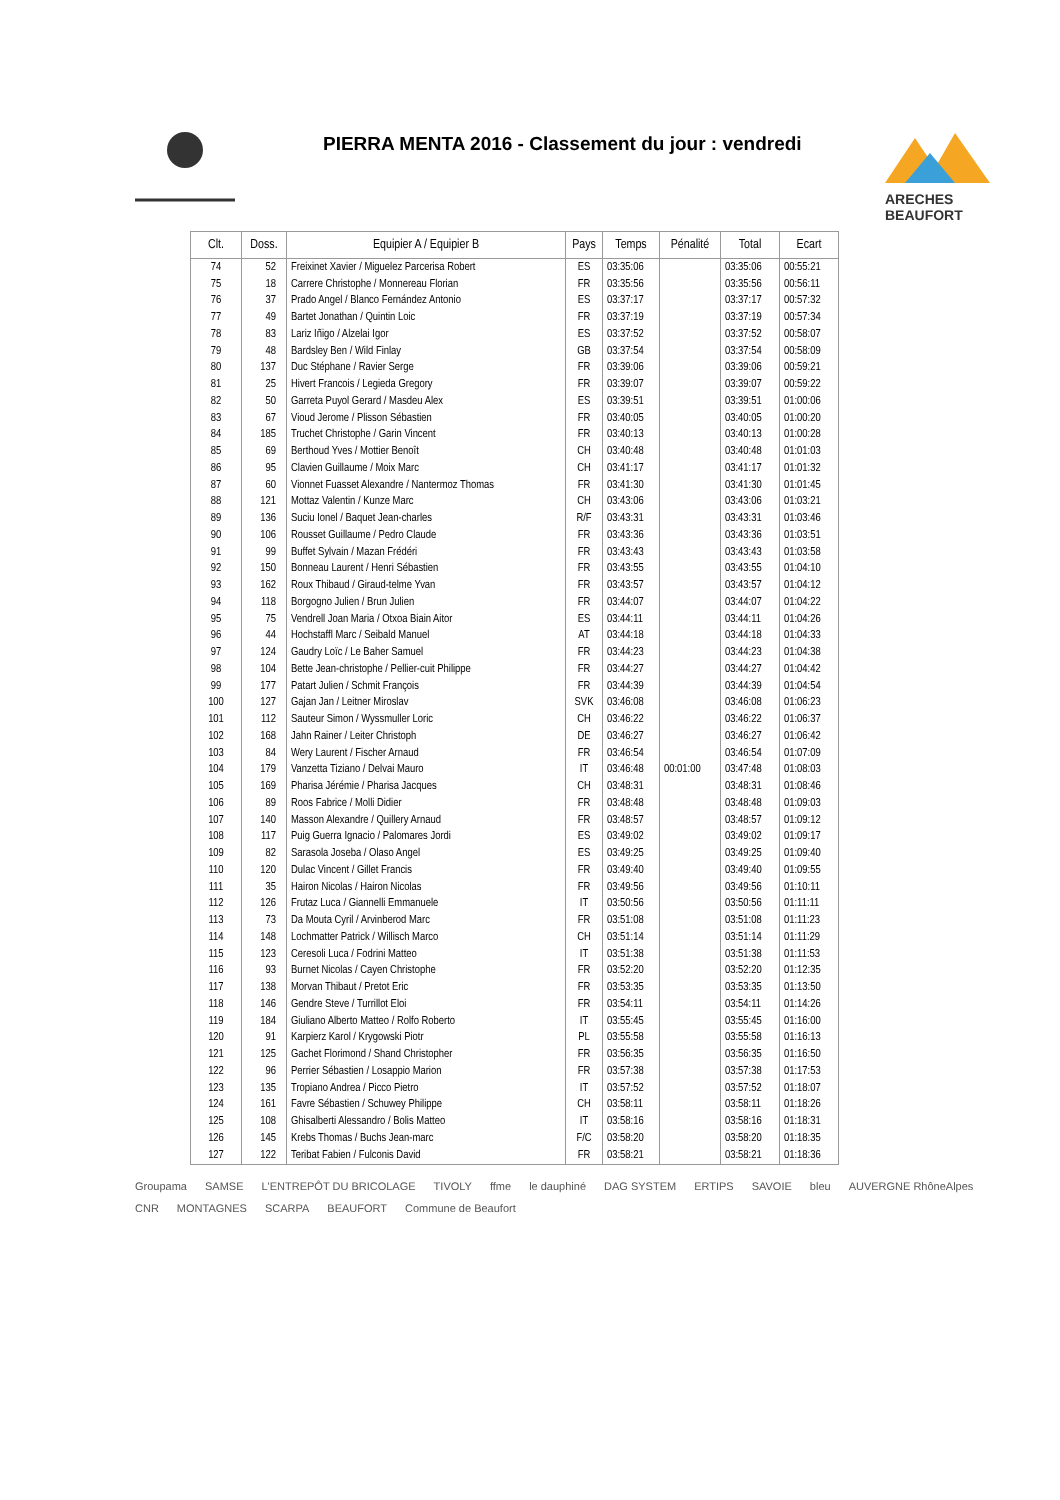PIERRA MENTA 2016 - Classement du jour : vendredi
ARECHES
BEAUFORT
| Clt. | Doss. | Equipier A / Equipier B | Pays | Temps | Pénalité | Total | Ecart |
| --- | --- | --- | --- | --- | --- | --- | --- |
| 74 | 52 | Freixinet Xavier / Miguelez Parcerisa Robert | ES | 03:35:06 | | 03:35:06 | 00:55:21 |
| 75 | 18 | Carrere Christophe / Monnereau Florian | FR | 03:35:56 | | 03:35:56 | 00:56:11 |
| 76 | 37 | Prado Angel / Blanco Fernández Antonio | ES | 03:37:17 | | 03:37:17 | 00:57:32 |
| 77 | 49 | Bartet Jonathan / Quintin Loic | FR | 03:37:19 | | 03:37:19 | 00:57:34 |
| 78 | 83 | Lariz Iñigo / Alzelai Igor | ES | 03:37:52 | | 03:37:52 | 00:58:07 |
| 79 | 48 | Bardsley Ben / Wild Finlay | GB | 03:37:54 | | 03:37:54 | 00:58:09 |
| 80 | 137 | Duc Stéphane / Ravier Serge | FR | 03:39:06 | | 03:39:06 | 00:59:21 |
| 81 | 25 | Hivert Francois / Legieda Gregory | FR | 03:39:07 | | 03:39:07 | 00:59:22 |
| 82 | 50 | Garreta Puyol Gerard / Masdeu Alex | ES | 03:39:51 | | 03:39:51 | 01:00:06 |
| 83 | 67 | Vioud Jerome / Plisson Sébastien | FR | 03:40:05 | | 03:40:05 | 01:00:20 |
| 84 | 185 | Truchet Christophe / Garin Vincent | FR | 03:40:13 | | 03:40:13 | 01:00:28 |
| 85 | 69 | Berthoud Yves / Mottier Benoît | CH | 03:40:48 | | 03:40:48 | 01:01:03 |
| 86 | 95 | Clavien Guillaume / Moix Marc | CH | 03:41:17 | | 03:41:17 | 01:01:32 |
| 87 | 60 | Vionnet Fuasset Alexandre / Nantermoz Thomas | FR | 03:41:30 | | 03:41:30 | 01:01:45 |
| 88 | 121 | Mottaz Valentin / Kunze Marc | CH | 03:43:06 | | 03:43:06 | 01:03:21 |
| 89 | 136 | Suciu Ionel / Baquet Jean-charles | R/F | 03:43:31 | | 03:43:31 | 01:03:46 |
| 90 | 106 | Rousset Guillaume / Pedro Claude | FR | 03:43:36 | | 03:43:36 | 01:03:51 |
| 91 | 99 | Buffet Sylvain / Mazan Frédéri | FR | 03:43:43 | | 03:43:43 | 01:03:58 |
| 92 | 150 | Bonneau Laurent / Henri Sébastien | FR | 03:43:55 | | 03:43:55 | 01:04:10 |
| 93 | 162 | Roux Thibaud / Giraud-telme Yvan | FR | 03:43:57 | | 03:43:57 | 01:04:12 |
| 94 | 118 | Borgogno Julien / Brun Julien | FR | 03:44:07 | | 03:44:07 | 01:04:22 |
| 95 | 75 | Vendrell Joan Maria / Otxoa Biain Aitor | ES | 03:44:11 | | 03:44:11 | 01:04:26 |
| 96 | 44 | Hochstaffl Marc / Seibald Manuel | AT | 03:44:18 | | 03:44:18 | 01:04:33 |
| 97 | 124 | Gaudry Loïc / Le Baher Samuel | FR | 03:44:23 | | 03:44:23 | 01:04:38 |
| 98 | 104 | Bette Jean-christophe / Pellier-cuit Philippe | FR | 03:44:27 | | 03:44:27 | 01:04:42 |
| 99 | 177 | Patart Julien / Schmit François | FR | 03:44:39 | | 03:44:39 | 01:04:54 |
| 100 | 127 | Gajan Jan / Leitner Miroslav | SVK | 03:46:08 | | 03:46:08 | 01:06:23 |
| 101 | 112 | Sauteur Simon / Wyssmuller Loric | CH | 03:46:22 | | 03:46:22 | 01:06:37 |
| 102 | 168 | Jahn Rainer / Leiter Christoph | DE | 03:46:27 | | 03:46:27 | 01:06:42 |
| 103 | 84 | Wery Laurent / Fischer Arnaud | FR | 03:46:54 | | 03:46:54 | 01:07:09 |
| 104 | 179 | Vanzetta Tiziano / Delvai Mauro | IT | 03:46:48 | 00:01:00 | 03:47:48 | 01:08:03 |
| 105 | 169 | Pharisa Jérémie / Pharisa Jacques | CH | 03:48:31 | | 03:48:31 | 01:08:46 |
| 106 | 89 | Roos Fabrice / Molli Didier | FR | 03:48:48 | | 03:48:48 | 01:09:03 |
| 107 | 140 | Masson Alexandre / Quillery Arnaud | FR | 03:48:57 | | 03:48:57 | 01:09:12 |
| 108 | 117 | Puig Guerra Ignacio / Palomares Jordi | ES | 03:49:02 | | 03:49:02 | 01:09:17 |
| 109 | 82 | Sarasola Joseba / Olaso Angel | ES | 03:49:25 | | 03:49:25 | 01:09:40 |
| 110 | 120 | Dulac Vincent / Gillet Francis | FR | 03:49:40 | | 03:49:40 | 01:09:55 |
| 111 | 35 | Hairon Nicolas / Hairon Nicolas | FR | 03:49:56 | | 03:49:56 | 01:10:11 |
| 112 | 126 | Frutaz Luca / Giannelli Emmanuele | IT | 03:50:56 | | 03:50:56 | 01:11:11 |
| 113 | 73 | Da Mouta Cyril / Arvinberod Marc | FR | 03:51:08 | | 03:51:08 | 01:11:23 |
| 114 | 148 | Lochmatter Patrick / Willisch Marco | CH | 03:51:14 | | 03:51:14 | 01:11:29 |
| 115 | 123 | Ceresoli Luca / Fodrini Matteo | IT | 03:51:38 | | 03:51:38 | 01:11:53 |
| 116 | 93 | Burnet Nicolas / Cayen Christophe | FR | 03:52:20 | | 03:52:20 | 01:12:35 |
| 117 | 138 | Morvan Thibaut / Pretot Eric | FR | 03:53:35 | | 03:53:35 | 01:13:50 |
| 118 | 146 | Gendre Steve / Turrillot Eloi | FR | 03:54:11 | | 03:54:11 | 01:14:26 |
| 119 | 184 | Giuliano Alberto Matteo / Rolfo Roberto | IT | 03:55:45 | | 03:55:45 | 01:16:00 |
| 120 | 91 | Karpierz Karol / Krygowski Piotr | PL | 03:55:58 | | 03:55:58 | 01:16:13 |
| 121 | 125 | Gachet Florimond / Shand Christopher | FR | 03:56:35 | | 03:56:35 | 01:16:50 |
| 122 | 96 | Perrier Sébastien / Losappio Marion | FR | 03:57:38 | | 03:57:38 | 01:17:53 |
| 123 | 135 | Tropiano Andrea / Picco Pietro | IT | 03:57:52 | | 03:57:52 | 01:18:07 |
| 124 | 161 | Favre Sébastien / Schuwey Philippe | CH | 03:58:11 | | 03:58:11 | 01:18:26 |
| 125 | 108 | Ghisalberti Alessandro / Bolis Matteo | IT | 03:58:16 | | 03:58:16 | 01:18:31 |
| 126 | 145 | Krebs Thomas / Buchs Jean-marc | F/C | 03:58:20 | | 03:58:20 | 01:18:35 |
| 127 | 122 | Teribat Fabien / Fulconis David | FR | 03:58:21 | | 03:58:21 | 01:18:36 |
Groupama SAMSE L'ENTREPÔT DU BRICOLAGE TIVOLY ffme le dauphiné DAG SYSTEM ERTIPS SAVOIE bleu AUVERGNE RhôneAlpes CNR MONTAGNES SCARPA BEAUFORT Commune de Beaufort